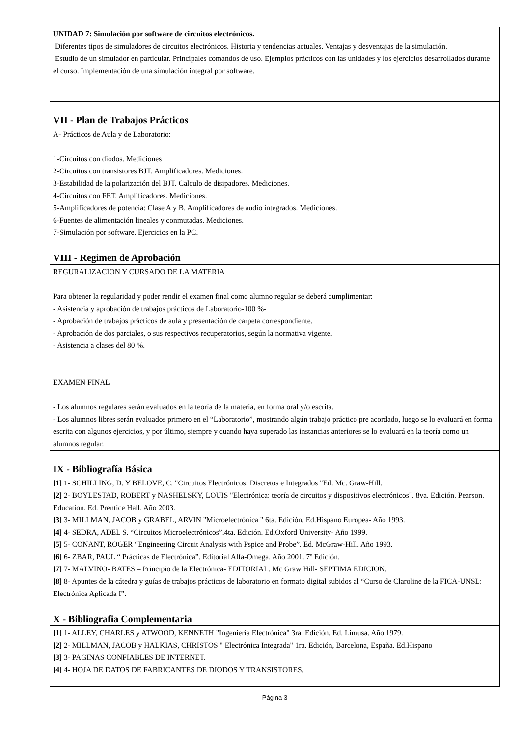UNIDAD 7: Simulación por software de circuitos electrónicos.
Diferentes tipos de simuladores de circuitos electrónicos. Historia y tendencias actuales. Ventajas y desventajas de la simulación.
Estudio de un simulador en particular. Principales comandos de uso. Ejemplos prácticos con las unidades y los ejercicios desarrollados durante el curso. Implementación de una simulación integral por software.
VII - Plan de Trabajos Prácticos
A- Prácticos de Aula y de Laboratorio:
1-Circuitos con diodos. Mediciones
2-Circuitos con transistores BJT. Amplificadores. Mediciones.
3-Estabilidad de la polarización del BJT. Calculo de disipadores. Mediciones.
4-Circuitos con FET. Amplificadores. Mediciones.
5-Amplificadores de potencia: Clase A y B. Amplificadores de audio integrados. Mediciones.
6-Fuentes de alimentación lineales y conmutadas. Mediciones.
7-Simulación por software. Ejercicios en la PC.
VIII - Regimen de Aprobación
REGURALIZACION Y CURSADO DE LA MATERIA
Para obtener la regularidad y poder rendir el examen final como alumno regular se deberá cumplimentar:
- Asistencia y aprobación de trabajos prácticos de Laboratorio-100 %-
- Aprobación de trabajos prácticos de aula y presentación de carpeta correspondiente.
- Aprobación de dos parciales, o sus respectivos recuperatorios, según la normativa vigente.
- Asistencia a clases del 80 %.
EXAMEN FINAL
- Los alumnos regulares serán evaluados en la teoría de la materia, en forma oral y/o escrita.
- Los alumnos libres serán evaluados primero en el “Laboratorio”, mostrando algún trabajo práctico pre acordado, luego se lo evaluará en forma escrita con algunos ejercicios, y por último, siempre y cuando haya superado las instancias anteriores se lo evaluará en la teoría como un alumnos regular.
IX - Bibliografía Básica
[1] 1- SCHILLING, D. Y BELOVE, C. "Circuitos Electrónicos: Discretos e Integrados "Ed. Mc. Graw-Hill.
[2] 2- BOYLESTAD, ROBERT y NASHELSKY, LOUIS "Electrónica: teoría de circuitos y dispositivos electrónicos". 8va. Edición. Pearson. Education. Ed. Prentice Hall. Año 2003.
[3] 3- MILLMAN, JACOB y GRABEL, ARVIN "Microelectrónica " 6ta. Edición. Ed.Hispano Europea- Año 1993.
[4] 4- SEDRA, ADEL S. “Circuitos Microelectrónicos”.4ta. Edición. Ed.Oxford University- Año 1999.
[5] 5- CONANT, ROGER “Engineering Circuit Analysis with Pspice and Probe”. Ed. McGraw-Hill. Año 1993.
[6] 6- ZBAR, PAUL “ Prácticas de Electrónica”. Editorial Alfa-Omega. Año 2001. 7º Edición.
[7] 7- MALVINO- BATES – Principio de la Electrónica- EDITORIAL. Mc Graw Hill- SEPTIMA EDICION.
[8] 8- Apuntes de la cátedra y guías de trabajos prácticos de laboratorio en formato digital subidos al “Curso de Claroline de la FICA-UNSL: Electrónica Aplicada I”.
X - Bibliografia Complementaria
[1] 1- ALLEY, CHARLES y ATWOOD, KENNETH "Ingeniería Electrónica" 3ra. Edición. Ed. Limusa. Año 1979.
[2] 2- MILLMAN, JACOB y HALKIAS, CHRISTOS " Electrónica Integrada" 1ra. Edición, Barcelona, España. Ed.Hispano
[3] 3- PAGINAS CONFIABLES DE INTERNET.
[4] 4- HOJA DE DATOS DE FABRICANTES DE DIODOS Y TRANSISTORES.
Página 3